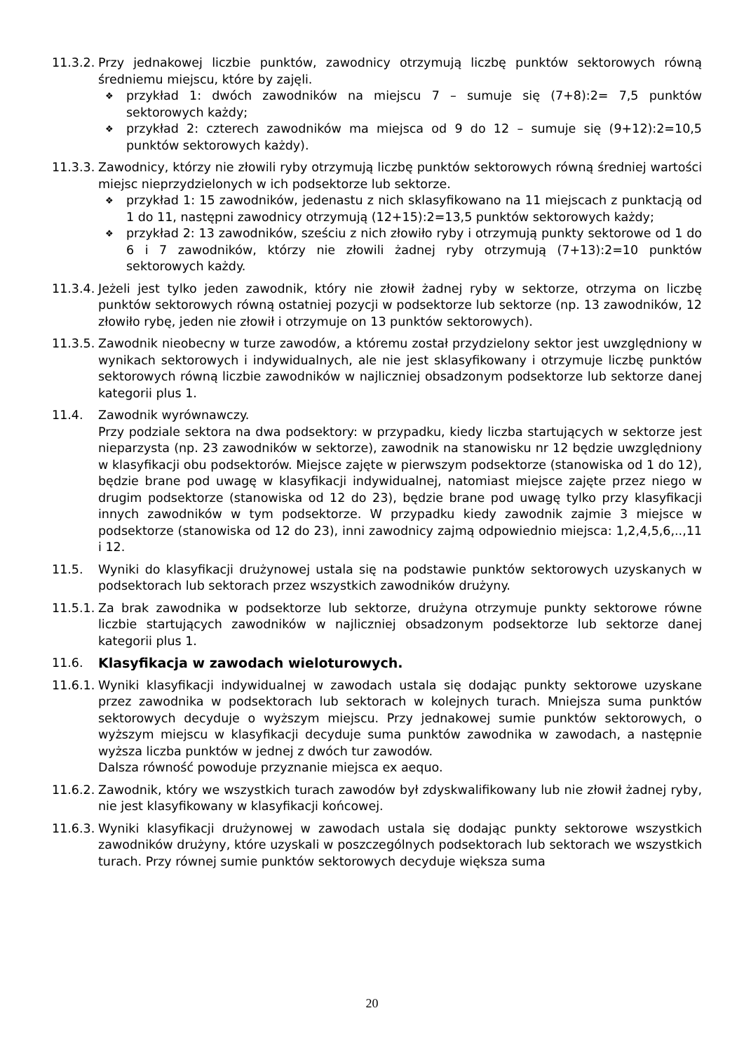11.3.2.
Przy jednakowej liczbie punktów, zawodnicy otrzymują liczbę punktów sektorowych równą średniemu miejscu, które by zajęli.
❖ przykład 1: dwóch zawodników na miejscu 7 – sumuje się (7+8):2= 7,5 punktów sektorowych każdy;
❖ przykład 2: czterech zawodników ma miejsca od 9 do 12 – sumuje się (9+12):2=10,5 punktów sektorowych każdy).
11.3.3.
Zawodnicy, którzy nie złowili ryby otrzymują liczbę punktów sektorowych równą średniej wartości miejsc nieprzydzielonych w ich podsektorze lub sektorze.
❖ przykład 1: 15 zawodników, jedenastu z nich sklasyfikowano na 11 miejscach z punktacją od 1 do 11, następni zawodnicy otrzymują (12+15):2=13,5 punktów sektorowych każdy;
❖ przykład 2: 13 zawodników, sześciu z nich złowiło ryby i otrzymują punkty sektorowe od 1 do 6 i 7 zawodników, którzy nie złowili żadnej ryby otrzymują (7+13):2=10 punktów sektorowych każdy.
11.3.4.
Jeżeli jest tylko jeden zawodnik, który nie złowił żadnej ryby w sektorze, otrzyma on liczbę punktów sektorowych równą ostatniej pozycji w podsektorze lub sektorze (np. 13 zawodników, 12 złowiło rybę, jeden nie złowił i otrzymuje on 13 punktów sektorowych).
11.3.5.
Zawodnik nieobecny w turze zawodów, a któremu został przydzielony sektor jest uwzględniony w wynikach sektorowych i indywidualnych, ale nie jest sklasyfikowany i otrzymuje liczbę punktów sektorowych równą liczbie zawodników w najliczniej obsadzonym podsektorze lub sektorze danej kategorii plus 1.
11.4. Zawodnik wyrównawczy.
Przy podziale sektora na dwa podsektory: w przypadku, kiedy liczba startujących w sektorze jest nieparzysta (np. 23 zawodników w sektorze), zawodnik na stanowisku nr 12 będzie uwzględniony w klasyfikacji obu podsektorów. Miejsce zajęte w pierwszym podsektorze (stanowiska od 1 do 12), będzie brane pod uwagę w klasyfikacji indywidualnej, natomiast miejsce zajęte przez niego w drugim podsektorze (stanowiska od 12 do 23), będzie brane pod uwagę tylko przy klasyfikacji innych zawodników w tym podsektorze. W przypadku kiedy zawodnik zajmie 3 miejsce w podsektorze (stanowiska od 12 do 23), inni zawodnicy zajmą odpowiednio miejsca: 1,2,4,5,6,..,11 i 12.
11.5. Wyniki do klasyfikacji drużynowej ustala się na podstawie punktów sektorowych uzyskanych w podsektorach lub sektorach przez wszystkich zawodników drużyny.
11.5.1.
Za brak zawodnika w podsektorze lub sektorze, drużyna otrzymuje punkty sektorowe równe liczbie startujących zawodników w najliczniej obsadzonym podsektorze lub sektorze danej kategorii plus 1.
11.6. Klasyfikacja w zawodach wieloturowych.
11.6.1.
Wyniki klasyfikacji indywidualnej w zawodach ustala się dodając punkty sektorowe uzyskane przez zawodnika w podsektorach lub sektorach w kolejnych turach. Mniejsza suma punktów sektorowych decyduje o wyższym miejscu. Przy jednakowej sumie punktów sektorowych, o wyższym miejscu w klasyfikacji decyduje suma punktów zawodnika w zawodach, a następnie wyższa liczba punktów w jednej z dwóch tur zawodów.
Dalsza równość powoduje przyznanie miejsca ex aequo.
11.6.2.
Zawodnik, który we wszystkich turach zawodów był zdyskwalifikowany lub nie złowił żadnej ryby, nie jest klasyfikowany w klasyfikacji końcowej.
11.6.3.
Wyniki klasyfikacji drużynowej w zawodach ustala się dodając punkty sektorowe wszystkich zawodników drużyny, które uzyskali w poszczególnych podsektorach lub sektorach we wszystkich turach. Przy równej sumie punktów sektorowych decyduje większa suma
20